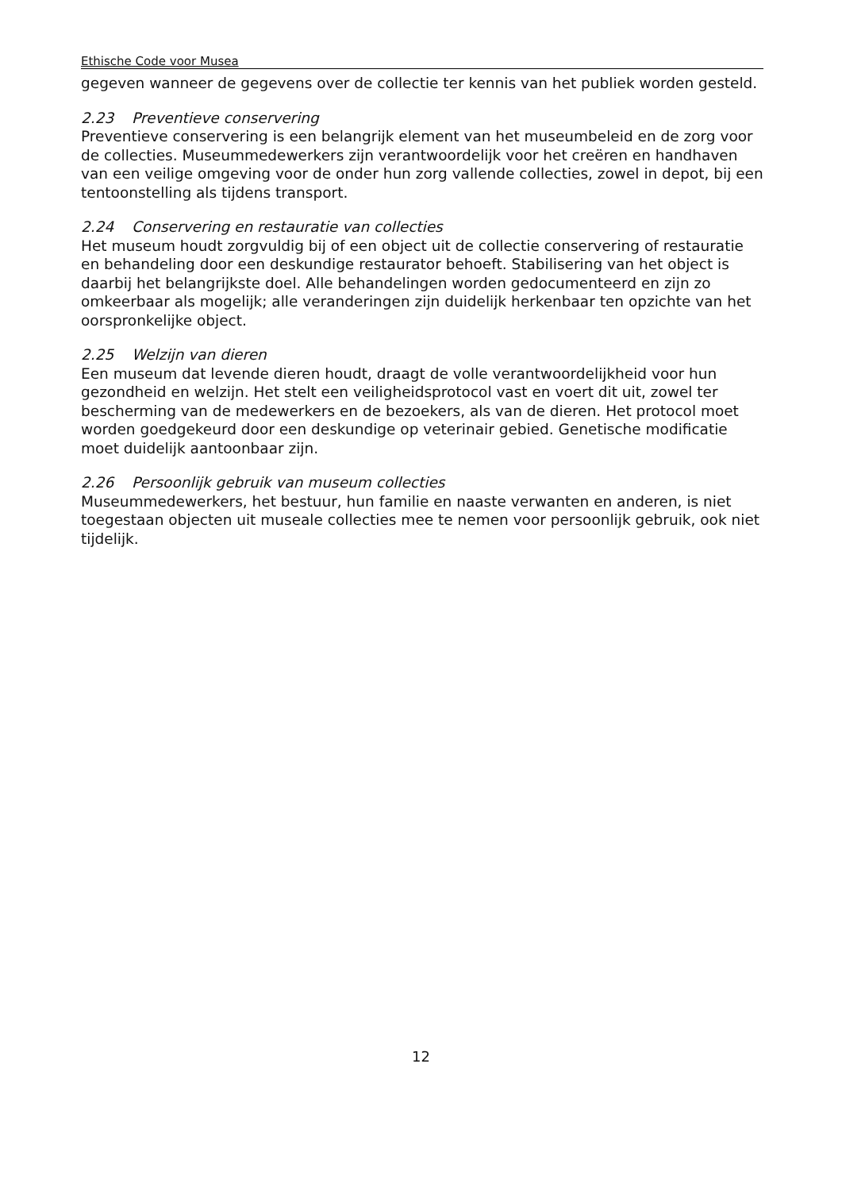Ethische Code voor Musea
gegeven wanneer de gegevens over de collectie ter kennis van het publiek worden gesteld.
2.23 Preventieve conservering
Preventieve conservering is een belangrijk element van het museumbeleid en de zorg voor de collecties. Museummedewerkers zijn verantwoordelijk voor het creëren en handhaven van een veilige omgeving voor de onder hun zorg vallende collecties, zowel in depot, bij een tentoonstelling als tijdens transport.
2.24 Conservering en restauratie van collecties
Het museum houdt zorgvuldig bij of een object uit de collectie conservering of restauratie en behandeling door een deskundige restaurator behoeft. Stabilisering van het object is daarbij het belangrijkste doel. Alle behandelingen worden gedocumenteerd en zijn zo omkeerbaar als mogelijk; alle veranderingen zijn duidelijk herkenbaar ten opzichte van het oorspronkelijke object.
2.25 Welzijn van dieren
Een museum dat levende dieren houdt, draagt de volle verantwoordelijkheid voor hun gezondheid en welzijn. Het stelt een veiligheidsprotocol vast en voert dit uit, zowel ter bescherming van de medewerkers en de bezoekers, als van de dieren. Het protocol moet worden goedgekeurd door een deskundige op veterinair gebied. Genetische modificatie moet duidelijk aantoonbaar zijn.
2.26 Persoonlijk gebruik van museum collecties
Museummedewerkers, het bestuur, hun familie en naaste verwanten en anderen, is niet toegestaan objecten uit museale collecties mee te nemen voor persoonlijk gebruik, ook niet tijdelijk.
12